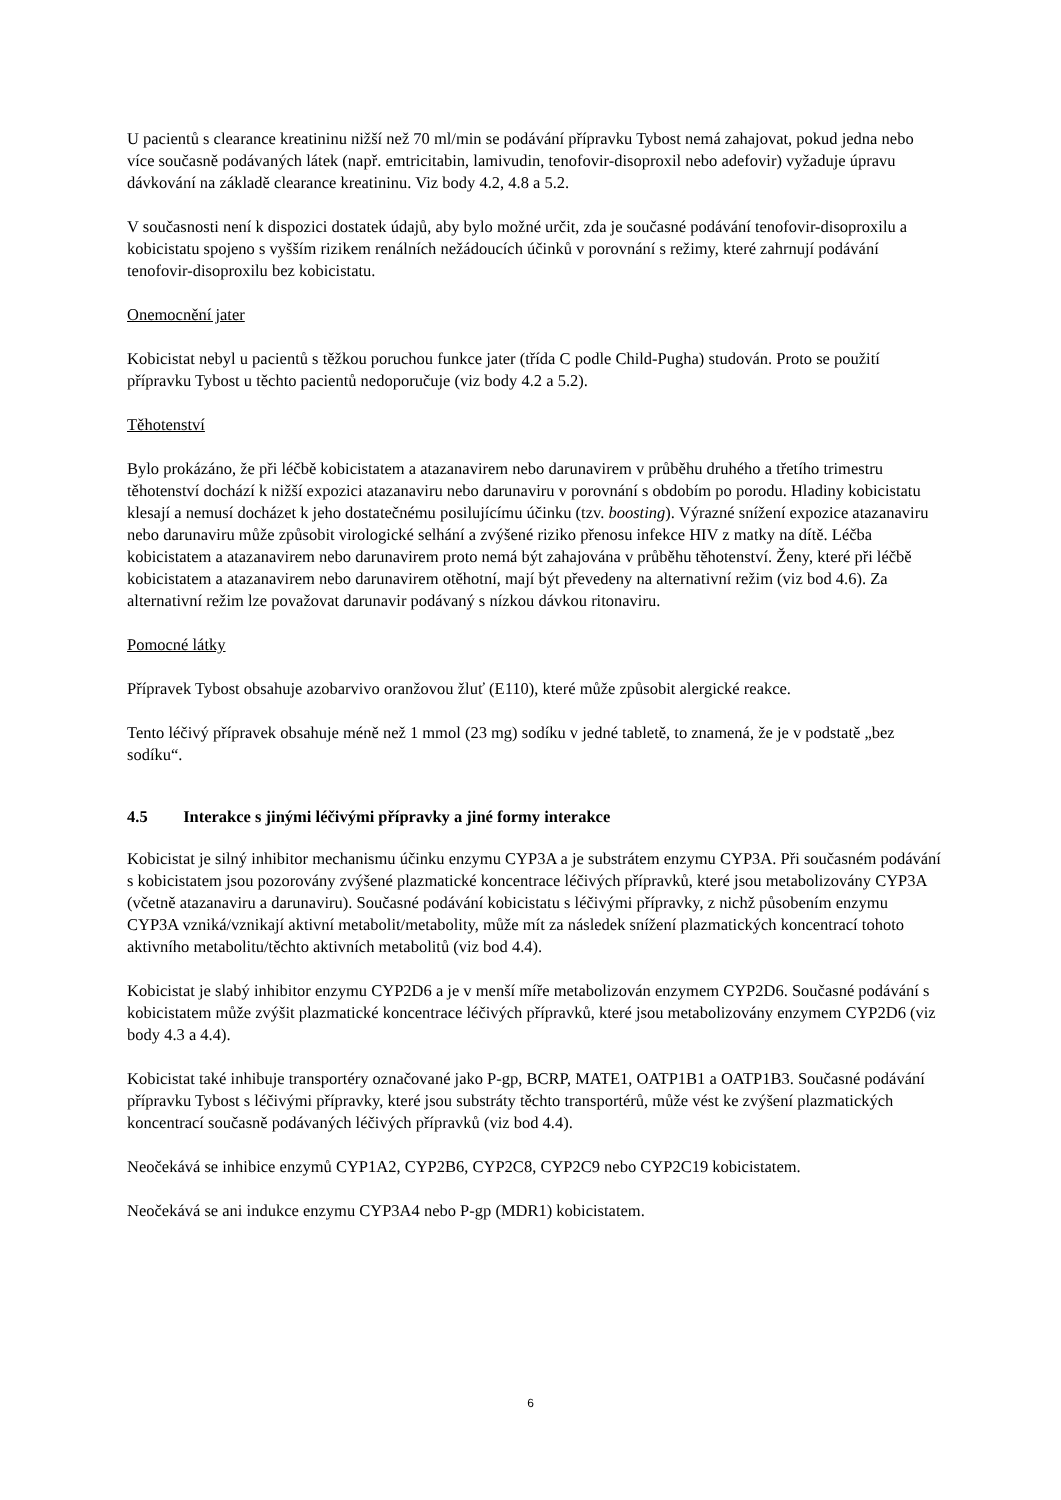U pacientů s clearance kreatininu nižší než 70 ml/min se podávání přípravku Tybost nemá zahajovat, pokud jedna nebo více současně podávaných látek (např. emtricitabin, lamivudin, tenofovir-disoproxil nebo adefovir) vyžaduje úpravu dávkování na základě clearance kreatininu. Viz body 4.2, 4.8 a 5.2.
V současnosti není k dispozici dostatek údajů, aby bylo možné určit, zda je současné podávání tenofovir-disoproxilu a kobicistatu spojeno s vyšším rizikem renálních nežádoucích účinků v porovnání s režimy, které zahrnují podávání tenofovir-disoproxilu bez kobicistatu.
Onemocnění jater
Kobicistat nebyl u pacientů s těžkou poruchou funkce jater (třída C podle Child-Pugha) studován. Proto se použití přípravku Tybost u těchto pacientů nedoporučuje (viz body 4.2 a 5.2).
Těhotenství
Bylo prokázáno, že při léčbě kobicistatem a atazanavirem nebo darunavirem v průběhu druhého a třetího trimestru těhotenství dochází k nižší expozici atazanaviru nebo darunaviru v porovnání s obdobím po porodu. Hladiny kobicistatu klesají a nemusí docházet k jeho dostatečnému posilujícímu účinku (tzv. boosting). Výrazné snížení expozice atazanaviru nebo darunaviru může způsobit virologické selhání a zvýšené riziko přenosu infekce HIV z matky na dítě. Léčba kobicistatem a atazanavirem nebo darunavirem proto nemá být zahajována v průběhu těhotenství. Ženy, které při léčbě kobicistatem a atazanavirem nebo darunavirem otěhotní, mají být převedeny na alternativní režim (viz bod 4.6). Za alternativní režim lze považovat darunavir podávaný s nízkou dávkou ritonaviru.
Pomocné látky
Přípravek Tybost obsahuje azobarvivo oranžovou žluť (E110), které může způsobit alergické reakce.
Tento léčivý přípravek obsahuje méně než 1 mmol (23 mg) sodíku v jedné tabletě, to znamená, že je v podstatě „bez sodíku“.
4.5 Interakce s jinými léčivými přípravky a jiné formy interakce
Kobicistat je silný inhibitor mechanismu účinku enzymu CYP3A a je substrátem enzymu CYP3A. Při současném podávání s kobicistatem jsou pozorovány zvýšené plazmatické koncentrace léčivých přípravků, které jsou metabolizovány CYP3A (včetně atazanaviru a darunaviru). Současné podávání kobicistatu s léčivými přípravky, z nichž působením enzymu CYP3A vzniká/vznikají aktivní metabolit/metabolity, může mít za následek snížení plazmatických koncentrací tohoto aktivního metabolitu/těchto aktivních metabolitů (viz bod 4.4).
Kobicistat je slabý inhibitor enzymu CYP2D6 a je v menší míře metabolizován enzymem CYP2D6. Současné podávání s kobicistatem může zvýšit plazmatické koncentrace léčivých přípravků, které jsou metabolizovány enzymem CYP2D6 (viz body 4.3 a 4.4).
Kobicistat také inhibuje transportéry označované jako P-gp, BCRP, MATE1, OATP1B1 a OATP1B3. Současné podávání přípravku Tybost s léčivými přípravky, které jsou substráty těchto transportérů, může vést ke zvýšení plazmatických koncentrací současně podávaných léčivých přípravků (viz bod 4.4).
Neočekává se inhibice enzymů CYP1A2, CYP2B6, CYP2C8, CYP2C9 nebo CYP2C19 kobicistatem.
Neočekává se ani indukce enzymu CYP3A4 nebo P-gp (MDR1) kobicistatem.
6